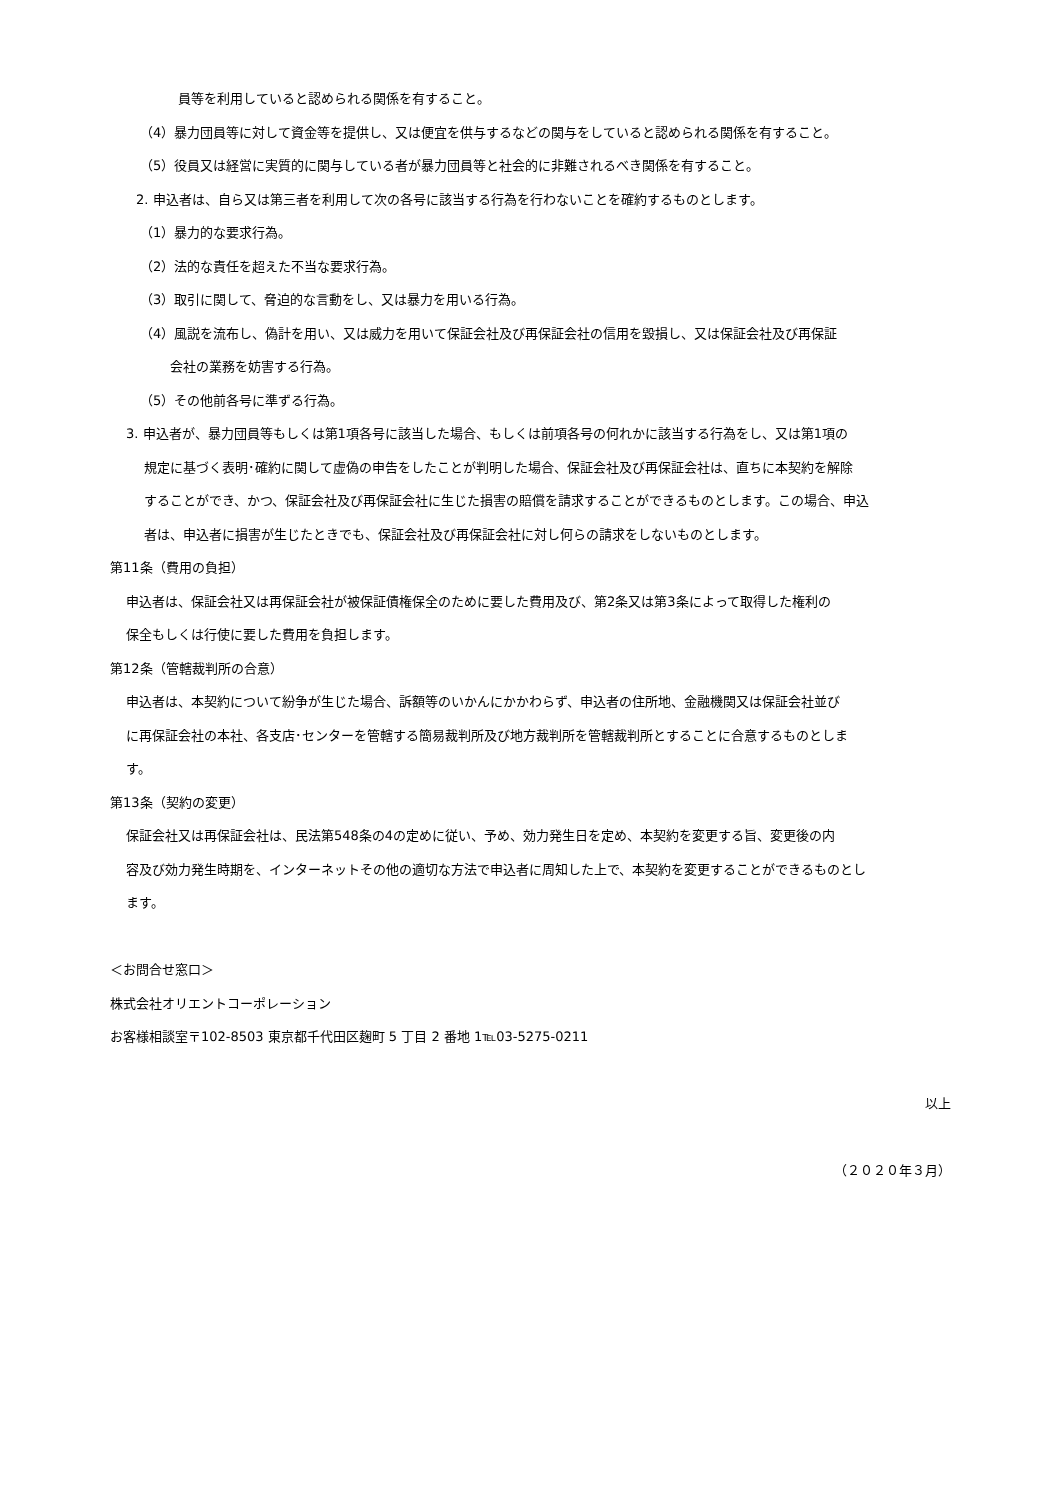員等を利用していると認められる関係を有すること。
（4）暴力団員等に対して資金等を提供し、又は便宜を供与するなどの関与をしていると認められる関係を有すること。
（5）役員又は経営に実質的に関与している者が暴力団員等と社会的に非難されるべき関係を有すること。
2. 申込者は、自ら又は第三者を利用して次の各号に該当する行為を行わないことを確約するものとします。
（1）暴力的な要求行為。
（2）法的な責任を超えた不当な要求行為。
（3）取引に関して、脅迫的な言動をし、又は暴力を用いる行為。
（4）風説を流布し、偽計を用い、又は威力を用いて保証会社及び再保証会社の信用を毀損し、又は保証会社及び再保証
会社の業務を妨害する行為。
（5）その他前各号に準ずる行為。
3. 申込者が、暴力団員等もしくは第1項各号に該当した場合、もしくは前項各号の何れかに該当する行為をし、又は第1項の
規定に基づく表明･確約に関して虚偽の申告をしたことが判明した場合、保証会社及び再保証会社は、直ちに本契約を解除
することができ、かつ、保証会社及び再保証会社に生じた損害の賠償を請求することができるものとします。この場合、申込
者は、申込者に損害が生じたときでも、保証会社及び再保証会社に対し何らの請求をしないものとします。
第11条（費用の負担）
申込者は、保証会社又は再保証会社が被保証債権保全のために要した費用及び、第2条又は第3条によって取得した権利の
保全もしくは行使に要した費用を負担します。
第12条（管轄裁判所の合意）
申込者は、本契約について紛争が生じた場合、訴額等のいかんにかかわらず、申込者の住所地、金融機関又は保証会社並び
に再保証会社の本社、各支店･センターを管轄する簡易裁判所及び地方裁判所を管轄裁判所とすることに合意するものとしま
す。
第13条（契約の変更）
保証会社又は再保証会社は、民法第548条の4の定めに従い、予め、効力発生日を定め、本契約を変更する旨、変更後の内
容及び効力発生時期を、インターネットその他の適切な方法で申込者に周知した上で、本契約を変更することができるものとし
ます。
＜お問合せ窓口＞
株式会社オリエントコーポレーション
お客様相談室〒102-8503 東京都千代田区麹町 5 丁目 2 番地 1℡03-5275-0211
以上
（２０２０年３月）